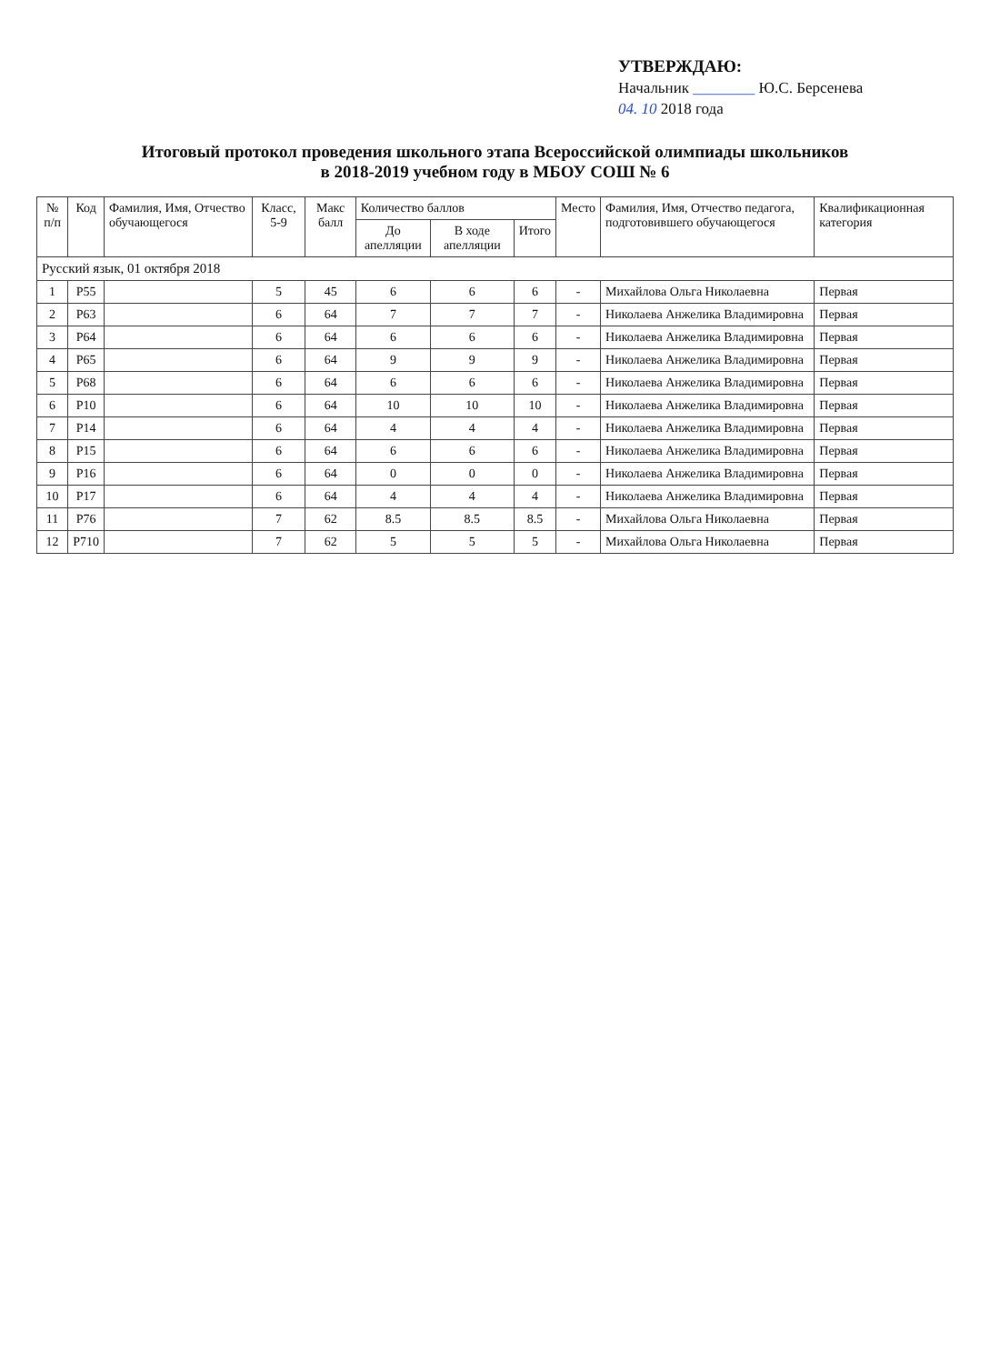УТВЕРЖДАЮ:
Начальник ________ Ю.С. Берсенева
04. 10 2018 года
Итоговый протокол проведения школьного этапа Всероссийской олимпиады школьников
в 2018-2019 учебном году в МБОУ СОШ № 6
| № п/п | Код | Фамилия, Имя, Отчество обучающегося | Класс, 5-9 | Макс балл | Количество баллов | | | Место | Фамилия, Имя, Отчество педагога, подготовившего обучающегося | Квалификационная категория |
| --- | --- | --- | --- | --- | --- | --- | --- | --- | --- | --- |
| | | | | | До апелляции | В ходе апелляции | Итого | | | |
| Русский язык, 01 октября 2018 | | | | | | | | | | |
| 1 | P55 | | 5 | 45 | 6 | 6 | 6 | - | Михайлова Ольга Николаевна | Первая |
| 2 | P63 | | 6 | 64 | 7 | 7 | 7 | - | Николаева Анжелика Владимировна | Первая |
| 3 | P64 | | 6 | 64 | 6 | 6 | 6 | - | Николаева Анжелика Владимировна | Первая |
| 4 | P65 | | 6 | 64 | 9 | 9 | 9 | - | Николаева Анжелика Владимировна | Первая |
| 5 | P68 | | 6 | 64 | 6 | 6 | 6 | - | Николаева Анжелика Владимировна | Первая |
| 6 | P10 | | 6 | 64 | 10 | 10 | 10 | - | Николаева Анжелика Владимировна | Первая |
| 7 | P14 | | 6 | 64 | 4 | 4 | 4 | - | Николаева Анжелика Владимировна | Первая |
| 8 | P15 | | 6 | 64 | 6 | 6 | 6 | - | Николаева Анжелика Владимировна | Первая |
| 9 | P16 | | 6 | 64 | 0 | 0 | 0 | - | Николаева Анжелика Владимировна | Первая |
| 10 | P17 | | 6 | 64 | 4 | 4 | 4 | - | Николаева Анжелика Владимировна | Первая |
| 11 | P76 | | 7 | 62 | 8.5 | 8.5 | 8.5 | - | Михайлова Ольга Николаевна | Первая |
| 12 | P710 | | 7 | 62 | 5 | 5 | 5 | - | Михайлова Ольга Николаевна | Первая |